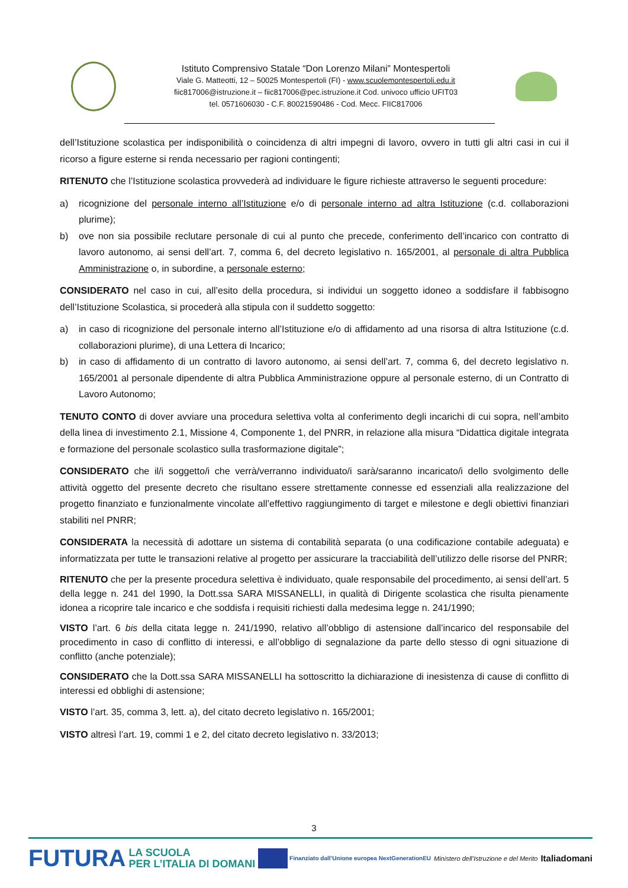Istituto Comprensivo Statale “Don Lorenzo Milani” Montespertoli
Viale G. Matteotti, 12 – 50025 Montespertoli (FI) - www.scuolemontespertoli.edu.it
fiic817006@istruzione.it – fiic817006@pec.istruzione.it Cod. univoco ufficio UFIT03
tel. 0571606030 - C.F. 80021590486 - Cod. Mecc. FIIC817006
dell’Istituzione scolastica per indisponibilità o coincidenza di altri impegni di lavoro, ovvero in tutti gli altri casi in cui il ricorso a figure esterne si renda necessario per ragioni contingenti;
RITENUTO che l’Istituzione scolastica provvederà ad individuare le figure richieste attraverso le seguenti procedure:
a) ricognizione del personale interno all’Istituzione e/o di personale interno ad altra Istituzione (c.d. collaborazioni plurime);
b) ove non sia possibile reclutare personale di cui al punto che precede, conferimento dell’incarico con contratto di lavoro autonomo, ai sensi dell’art. 7, comma 6, del decreto legislativo n. 165/2001, al personale di altra Pubblica Amministrazione o, in subordine, a personale esterno;
CONSIDERATO nel caso in cui, all’esito della procedura, si individui un soggetto idoneo a soddisfare il fabbisogno dell’Istituzione Scolastica, si procederà alla stipula con il suddetto soggetto:
a) in caso di ricognizione del personale interno all’Istituzione e/o di affidamento ad una risorsa di altra Istituzione (c.d. collaborazioni plurime), di una Lettera di Incarico;
b) in caso di affidamento di un contratto di lavoro autonomo, ai sensi dell’art. 7, comma 6, del decreto legislativo n. 165/2001 al personale dipendente di altra Pubblica Amministrazione oppure al personale esterno, di un Contratto di Lavoro Autonomo;
TENUTO CONTO di dover avviare una procedura selettiva volta al conferimento degli incarichi di cui sopra, nell’ambito della linea di investimento 2.1, Missione 4, Componente 1, del PNRR, in relazione alla misura “Didattica digitale integrata e formazione del personale scolastico sulla trasformazione digitale”;
CONSIDERATO che il/i soggetto/i che verrà/verranno individuato/i sarà/saranno incaricato/i dello svolgimento delle attività oggetto del presente decreto che risultano essere strettamente connesse ed essenziali alla realizzazione del progetto finanziato e funzionalmente vincolate all’effettivo raggiungimento di target e milestone e degli obiettivi finanziari stabiliti nel PNRR;
CONSIDERATA la necessità di adottare un sistema di contabilità separata (o una codificazione contabile adeguata) e informatizzata per tutte le transazioni relative al progetto per assicurare la tracciabilità dell’utilizzo delle risorse del PNRR;
RITENUTO che per la presente procedura selettiva è individuato, quale responsabile del procedimento, ai sensi dell’art. 5 della legge n. 241 del 1990, la Dott.ssa SARA MISSANELLI, in qualità di Dirigente scolastica che risulta pienamente idonea a ricoprire tale incarico e che soddisfa i requisiti richiesti dalla medesima legge n. 241/1990;
VISTO l’art. 6 bis della citata legge n. 241/1990, relativo all’obbligo di astensione dall’incarico del responsabile del procedimento in caso di conflitto di interessi, e all’obbligo di segnalazione da parte dello stesso di ogni situazione di conflitto (anche potenziale);
CONSIDERATO che la Dott.ssa SARA MISSANELLI ha sottoscritto la dichiarazione di inesistenza di cause di conflitto di interessi ed obblighi di astensione;
VISTO l’art. 35, comma 3, lett. a), del citato decreto legislativo n. 165/2001;
VISTO altresì l’art. 19, commi 1 e 2, del citato decreto legislativo n. 33/2013;
3
FUTURA LA SCUOLA
PER L’ITALIA DI DOMANI Finanziato dall’Unione europea NextGenerationEU Ministero dell’Istruzione e del Merito Italiadomani